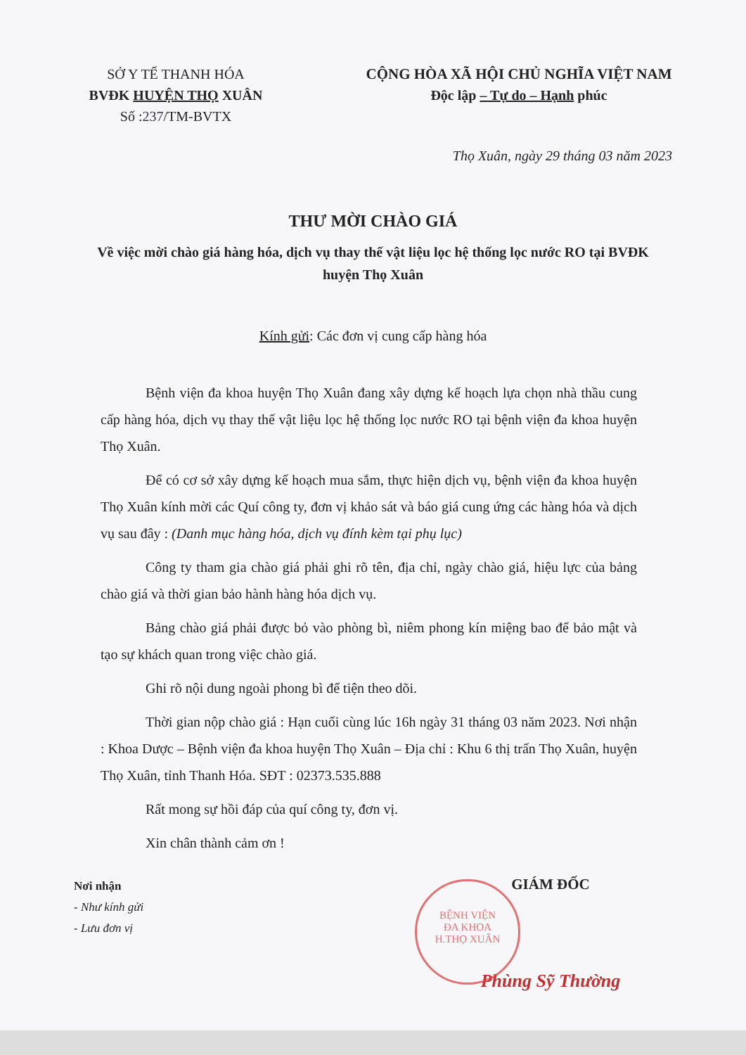SỞ Y TẾ THANH HÓA
BVĐK HUYỆN THỌ XUÂN
Số :237/TM-BVTX
CỘNG HÒA XÃ HỘI CHỦ NGHĨA VIỆT NAM
Độc lập – Tự do – Hạnh phúc
Thọ Xuân, ngày 29 tháng 03 năm 2023
THƯ MỜI CHÀO GIÁ
Về việc mời chào giá hàng hóa, dịch vụ thay thế vật liệu lọc hệ thống lọc nước RO tại BVĐK huyện Thọ Xuân
Kính gửi: Các đơn vị cung cấp hàng hóa
Bệnh viện đa khoa huyện Thọ Xuân đang xây dựng kế hoạch lựa chọn nhà thầu cung cấp hàng hóa, dịch vụ thay thế vật liệu lọc hệ thống lọc nước RO tại bệnh viện đa khoa huyện Thọ Xuân.
Để có cơ sở xây dựng kế hoạch mua sắm, thực hiện dịch vụ, bệnh viện đa khoa huyện Thọ Xuân kính mời các Quí công ty, đơn vị khảo sát và báo giá cung ứng các hàng hóa và dịch vụ sau đây : (Danh mục hàng hóa, dịch vụ đính kèm tại phụ lục)
Công ty tham gia chào giá phải ghi rõ tên, địa chỉ, ngày chào giá, hiệu lực của bảng chào giá và thời gian bảo hành hàng hóa dịch vụ.
Bảng chào giá phải được bỏ vào phòng bì, niêm phong kín miệng bao để bảo mật và tạo sự khách quan trong việc chào giá.
Ghi rõ nội dung ngoài phong bì để tiện theo dõi.
Thời gian nộp chào giá : Hạn cuối cùng lúc 16h ngày 31 tháng 03 năm 2023. Nơi nhận : Khoa Dược – Bệnh viện đa khoa huyện Thọ Xuân – Địa chỉ : Khu 6 thị trấn Thọ Xuân, huyện Thọ Xuân, tỉnh Thanh Hóa. SĐT : 02373.535.888
Rất mong sự hồi đáp của quí công ty, đơn vị.
Xin chân thành cảm ơn !
Nơi nhận
- Như kính gửi
- Lưu đơn vị
GIÁM ĐỐC
Phùng Sỹ Thường
BỆNH VIỆN
ĐA KHOA
H.THỌ XUÂN